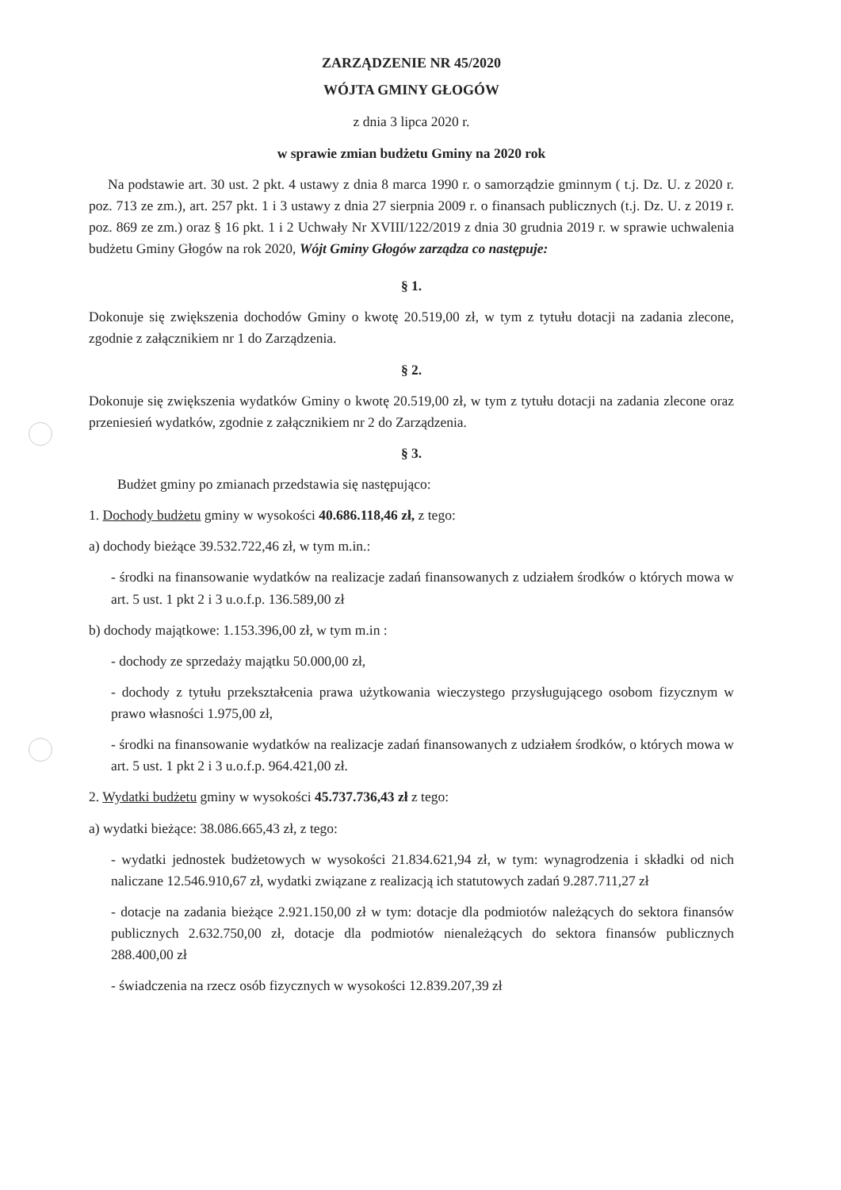ZARZĄDZENIE NR 45/2020
WÓJTA GMINY GŁOGÓW
z dnia 3 lipca 2020 r.
w sprawie zmian budżetu Gminy na 2020 rok
Na podstawie art. 30 ust. 2 pkt. 4 ustawy z dnia 8 marca 1990 r. o samorządzie gminnym ( t.j. Dz. U. z 2020 r. poz. 713 ze zm.), art. 257 pkt. 1 i 3 ustawy z dnia 27 sierpnia 2009 r. o finansach publicznych (t.j. Dz. U. z 2019 r. poz. 869 ze zm.) oraz § 16 pkt. 1 i 2 Uchwały Nr XVIII/122/2019 z dnia 30 grudnia 2019 r. w sprawie uchwalenia budżetu Gminy Głogów na rok 2020, Wójt Gminy Głogów zarządza co następuje:
§ 1.
Dokonuje się zwiększenia dochodów Gminy o kwotę 20.519,00 zł, w tym z tytułu dotacji na zadania zlecone, zgodnie z załącznikiem nr 1 do Zarządzenia.
§ 2.
Dokonuje się zwiększenia wydatków Gminy o kwotę 20.519,00 zł, w tym z tytułu dotacji na zadania zlecone oraz przeniesień wydatków, zgodnie z załącznikiem nr 2 do Zarządzenia.
§ 3.
Budżet gminy po zmianach przedstawia się następująco:
1. Dochody budżetu gminy w wysokości 40.686.118,46 zł, z tego:
a) dochody bieżące 39.532.722,46 zł, w tym m.in.:
- środki na finansowanie wydatków na realizacje zadań finansowanych z udziałem środków o których mowa w art. 5 ust. 1 pkt 2 i 3 u.o.f.p. 136.589,00 zł
b) dochody majątkowe: 1.153.396,00 zł, w tym m.in :
- dochody ze sprzedaży majątku 50.000,00 zł,
- dochody z tytułu przekształcenia prawa użytkowania wieczystego przysługującego osobom fizycznym w prawo własności 1.975,00 zł,
- środki na finansowanie wydatków na realizacje zadań finansowanych z udziałem środków, o których mowa w art. 5 ust. 1 pkt 2 i 3 u.o.f.p. 964.421,00 zł.
2. Wydatki budżetu gminy w wysokości 45.737.736,43 zł z tego:
a) wydatki bieżące: 38.086.665,43 zł, z tego:
- wydatki jednostek budżetowych w wysokości 21.834.621,94 zł, w tym: wynagrodzenia i składki od nich naliczane 12.546.910,67 zł, wydatki związane z realizacją ich statutowych zadań 9.287.711,27 zł
- dotacje na zadania bieżące 2.921.150,00 zł w tym: dotacje dla podmiotów należących do sektora finansów publicznych 2.632.750,00 zł, dotacje dla podmiotów nienależących do sektora finansów publicznych 288.400,00 zł
- świadczenia na rzecz osób fizycznych w wysokości 12.839.207,39 zł